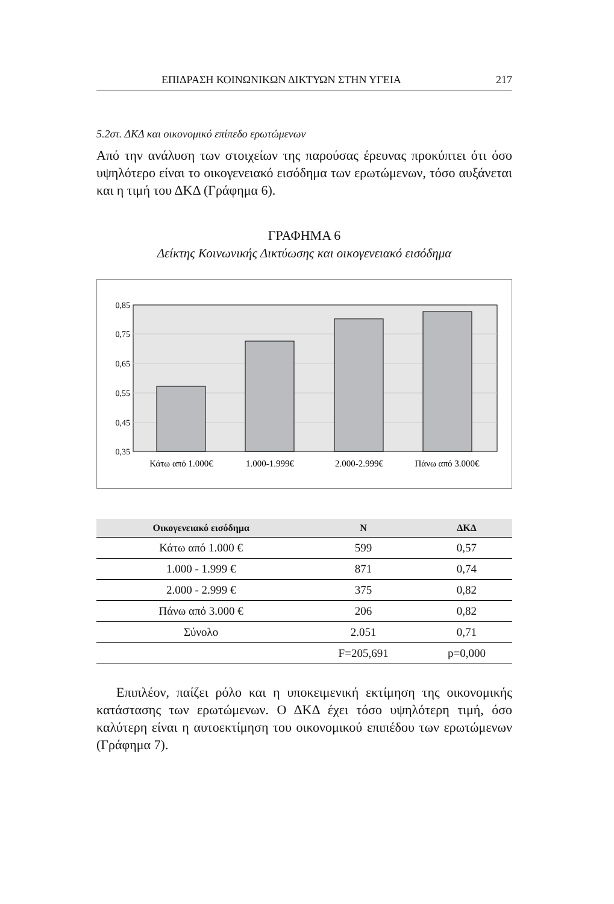ΕΠΙΔΡΑΣΗ ΚΟΙΝΩΝΙΚΩΝ ΔΙΚΤΥΩΝ ΣΤΗΝ ΥΓΕΙΑ 217
5.2στ. ΔΚΔ και οικονομικό επίπεδο ερωτώμενων
Από την ανάλυση των στοιχείων της παρούσας έρευνας προκύπτει ότι όσο υψηλότερο είναι το οικογενειακό εισόδημα των ερωτώμε­νων, τόσο αυξάνεται και η τιμή του ΔΚΔ (Γράφημα 6).
ΓΡΑΦΗΜΑ 6
Δείκτης Κοινωνικής Δικτύωσης και οικογενειακό εισόδημα
0,85
0,75
0,65
0,55
0,45
0,35
Κάτω από 1.000€
1.000-1.999€
2.000-2.999€
Πάνω από 3.000€
| Οικογενειακό εισόδημα | N | ΔΚΔ |
| --- | --- | --- |
| Κάτω από 1.000 € | 599 | 0,57 |
| 1.000 - 1.999 € | 871 | 0,74 |
| 2.000 - 2.999 € | 375 | 0,82 |
| Πάνω από 3.000 € | 206 | 0,82 |
| Σύνολο | 2.051 | 0,71 |
| | F=205,691 | p=0,000 |
Επιπλέον, παίζει ρόλο και η υποκειμενική εκτίμηση της οικονο­μικής κατάστασης των ερωτώμενων. Ο ΔΚΔ έχει τόσο υψηλότερη τιμή, όσο καλύτερη είναι η αυτοεκτίμηση του οικονομικού επιπέδου των ερωτώμενων (Γράφημα 7).